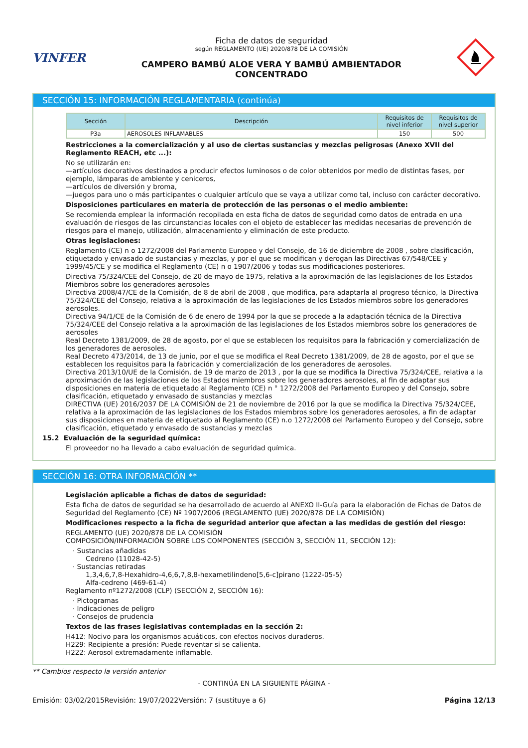VINFER
Ficha de datos de seguridad
según REGLAMENTO (UE) 2020/878 DE LA COMISIÓN
CAMPERO BAMBÚ ALOE VERA Y BAMBÚ AMBIENTADOR
CONCENTRADO
SECCIÓN 15: INFORMACIÓN REGLAMENTARIA (continúa)
| Sección | Descripción | Requisitos de nivel inferior | Requisitos de nivel superior |
| --- | --- | --- | --- |
| P3a | AEROSOLES INFLAMABLES | 150 | 500 |
Restricciones a la comercialización y al uso de ciertas sustancias y mezclas peligrosas (Anexo XVII del Reglamento REACH, etc ...):
No se utilizarán en:
—artículos decorativos destinados a producir efectos luminosos o de color obtenidos por medio de distintas fases, por ejemplo, lámparas de ambiente y ceniceros,
—artículos de diversión y broma,
—juegos para uno o más participantes o cualquier artículo que se vaya a utilizar como tal, incluso con carácter decorativo.
Disposiciones particulares en materia de protección de las personas o el medio ambiente:
Se recomienda emplear la información recopilada en esta ficha de datos de seguridad como datos de entrada en una evaluación de riesgos de las circunstancias locales con el objeto de establecer las medidas necesarias de prevención de riesgos para el manejo, utilización, almacenamiento y eliminación de este producto.
Otras legislaciones:
Reglamento (CE) n o 1272/2008 del Parlamento Europeo y del Consejo, de 16 de diciembre de 2008 , sobre clasificación, etiquetado y envasado de sustancias y mezclas, y por el que se modifican y derogan las Directivas 67/548/CEE y 1999/45/CE y se modifica el Reglamento (CE) n o 1907/2006 y todas sus modificaciones posteriores.
Directiva 75/324/CEE del Consejo, de 20 de mayo de 1975, relativa a la aproximación de las legislaciones de los Estados Miembros sobre los generadores aerosoles
Directiva 2008/47/CE de la Comisión, de 8 de abril de 2008 , que modifica, para adaptarla al progreso técnico, la Directiva 75/324/CEE del Consejo, relativa a la aproximación de las legislaciones de los Estados miembros sobre los generadores aerosoles.
Directiva 94/1/CE de la Comisión de 6 de enero de 1994 por la que se procede a la adaptación técnica de la Directiva 75/324/CEE del Consejo relativa a la aproximación de las legislaciones de los Estados miembros sobre los generadores de aerosoles
Real Decreto 1381/2009, de 28 de agosto, por el que se establecen los requisitos para la fabricación y comercialización de los generadores de aerosoles.
Real Decreto 473/2014, de 13 de junio, por el que se modifica el Real Decreto 1381/2009, de 28 de agosto, por el que se establecen los requisitos para la fabricación y comercialización de los generadores de aerosoles.
Directiva 2013/10/UE de la Comisión, de 19 de marzo de 2013 , por la que se modifica la Directiva 75/324/CEE, relativa a la aproximación de las legislaciones de los Estados miembros sobre los generadores aerosoles, al fin de adaptar sus disposiciones en materia de etiquetado al Reglamento (CE) n ° 1272/2008 del Parlamento Europeo y del Consejo, sobre clasificación, etiquetado y envasado de sustancias y mezclas
DIRECTIVA (UE) 2016/2037 DE LA COMISIÓN de 21 de noviembre de 2016 por la que se modifica la Directiva 75/324/CEE, relativa a la aproximación de las legislaciones de los Estados miembros sobre los generadores aerosoles, a fin de adaptar sus disposiciones en materia de etiquetado al Reglamento (CE) n.o 1272/2008 del Parlamento Europeo y del Consejo, sobre clasificación, etiquetado y envasado de sustancias y mezclas
15.2 Evaluación de la seguridad química:
El proveedor no ha llevado a cabo evaluación de seguridad química.
SECCIÓN 16: OTRA INFORMACIÓN **
Legislación aplicable a fichas de datos de seguridad:
Esta ficha de datos de seguridad se ha desarrollado de acuerdo al ANEXO II-Guía para la elaboración de Fichas de Datos de Seguridad del Reglamento (CE) Nº 1907/2006 (REGLAMENTO (UE) 2020/878 DE LA COMISIÓN)
Modificaciones respecto a la ficha de seguridad anterior que afectan a las medidas de gestión del riesgo:
REGLAMENTO (UE) 2020/878 DE LA COMISIÓN
COMPOSICIÓN/INFORMACIÓN SOBRE LOS COMPONENTES (SECCIÓN 3, SECCIÓN 11, SECCIÓN 12):
· Sustancias añadidas
Cedreno (11028-42-5)
· Sustancias retiradas
1,3,4,6,7,8-Hexahidro-4,6,6,7,8,8-hexametilindeno[5,6-c]pirano (1222-05-5)
Alfa-cedreno (469-61-4)
Reglamento nº1272/2008 (CLP) (SECCIÓN 2, SECCIÓN 16):
· Pictogramas
· Indicaciones de peligro
· Consejos de prudencia
Textos de las frases legislativas contempladas en la sección 2:
H412: Nocivo para los organismos acuáticos, con efectos nocivos duraderos.
H229: Recipiente a presión: Puede reventar si se calienta.
H222: Aerosol extremadamente inflamable.
** Cambios respecto la versión anterior
- CONTINÚA EN LA SIGUIENTE PÁGINA -
Emisión: 03/02/2015 Revisión: 19/07/2022 Versión: 7 (sustituye a 6) Página 12/13